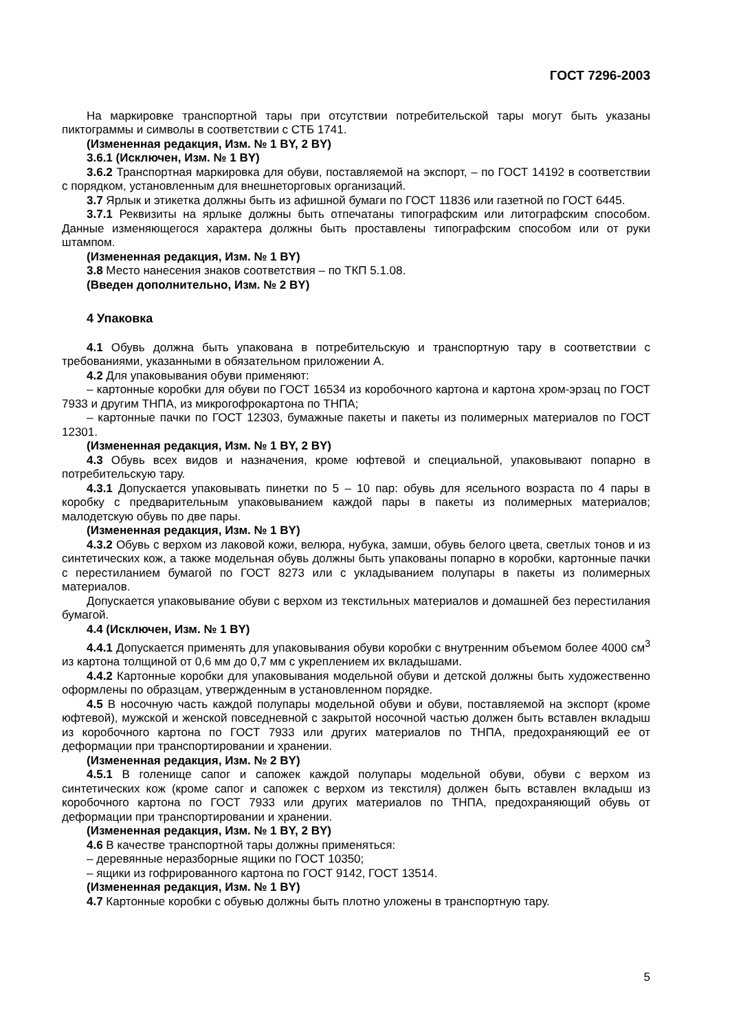ГОСТ 7296-2003
На маркировке транспортной тары при отсутствии потребительской тары могут быть указаны пиктограммы и символы в соответствии с СТБ 1741.
(Измененная редакция, Изм. № 1 BY, 2 BY)
3.6.1 (Исключен, Изм. № 1 BY)
3.6.2 Транспортная маркировка для обуви, поставляемой на экспорт, – по ГОСТ 14192 в соответствии с порядком, установленным для внешнеторговых организаций.
3.7 Ярлык и этикетка должны быть из афишной бумаги по ГОСТ 11836 или газетной по ГОСТ 6445.
3.7.1 Реквизиты на ярлыке должны быть отпечатаны типографским или литографским способом. Данные изменяющегося характера должны быть проставлены типографским способом или от руки штампом.
(Измененная редакция, Изм. № 1 BY)
3.8 Место нанесения знаков соответствия – по ТКП 5.1.08.
(Введен дополнительно, Изм. № 2 BY)
4 Упаковка
4.1 Обувь должна быть упакована в потребительскую и транспортную тару в соответствии с требованиями, указанными в обязательном приложении А.
4.2 Для упаковывания обуви применяют:
– картонные коробки для обуви по ГОСТ 16534 из коробочного картона и картона хром-эрзац по ГОСТ 7933 и другим ТНПА, из микрогофрокартона по ТНПА;
– картонные пачки по ГОСТ 12303, бумажные пакеты и пакеты из полимерных материалов по ГОСТ 12301.
(Измененная редакция, Изм. № 1 BY, 2 BY)
4.3 Обувь всех видов и назначения, кроме юфтевой и специальной, упаковывают попарно в потребительскую тару.
4.3.1 Допускается упаковывать пинетки по 5 – 10 пар: обувь для ясельного возраста по 4 пары в коробку с предварительным упаковыванием каждой пары в пакеты из полимерных материалов; малодетскую обувь по две пары.
(Измененная редакция, Изм. № 1 BY)
4.3.2 Обувь с верхом из лаковой кожи, велюра, нубука, замши, обувь белого цвета, светлых тонов и из синтетических кож, а также модельная обувь должны быть упакованы попарно в коробки, картонные пачки с перестиланием бумагой по ГОСТ 8273 или с укладыванием полупары в пакеты из полимерных материалов.
Допускается упаковывание обуви с верхом из текстильных материалов и домашней без перестилания бумагой.
4.4 (Исключен, Изм. № 1 BY)
4.4.1 Допускается применять для упаковывания обуви коробки с внутренним объемом более 4000 см<sup>3</sup> из картона толщиной от 0,6 мм до 0,7 мм с укреплением их вкладышами.
4.4.2 Картонные коробки для упаковывания модельной обуви и детской должны быть художественно оформлены по образцам, утвержденным в установленном порядке.
4.5 В носочную часть каждой полупары модельной обуви и обуви, поставляемой на экспорт (кроме юфтевой), мужской и женской повседневной с закрытой носочной частью должен быть вставлен вкладыш из коробочного картона по ГОСТ 7933 или других материалов по ТНПА, предохраняющий ее от деформации при транспортировании и хранении.
(Измененная редакция, Изм. № 2 BY)
4.5.1 В голенище сапог и сапожек каждой полупары модельной обуви, обуви с верхом из синтетических кож (кроме сапог и сапожек с верхом из текстиля) должен быть вставлен вкладыш из коробочного картона по ГОСТ 7933 или других материалов по ТНПА, предохраняющий обувь от деформации при транспортировании и хранении.
(Измененная редакция, Изм. № 1 BY, 2 BY)
4.6 В качестве транспортной тары должны применяться:
– деревянные неразборные ящики по ГОСТ 10350;
– ящики из гофрированного картона по ГОСТ 9142, ГОСТ 13514.
(Измененная редакция, Изм. № 1 BY)
4.7 Картонные коробки с обувью должны быть плотно уложены в транспортную тару.
5